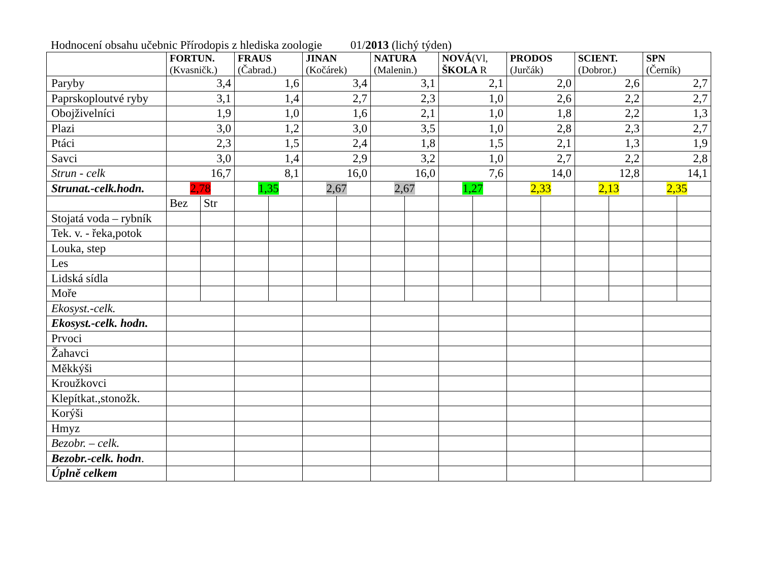Hodnocení obsahu učebnic Přírodopis z hlediska zoologie 01/2013 (lichý týden)
| | FORTUN. (Kvasničk.) | | FRAUS (Čabrad.) | | JINAN (Kočárek) | | NATURA (Malenin.) | | NOVÁ (Vl, ŠKOLA R | | PRODOS (Jurčák) | | SCIENT. (Dobror.) | | SPN (Černík) | |
| --- | --- | --- | --- | --- | --- | --- | --- | --- | --- | --- | --- | --- | --- | --- | --- | --- |
| Paryby | 3,4 | | 1,6 | | 3,4 | | 3,1 | | 2,1 | | 2,0 | | 2,6 | | 2,7 | |
| Paprskoploutvé ryby | 3,1 | | 1,4 | | 2,7 | | 2,3 | | 1,0 | | 2,6 | | 2,2 | | 2,7 | |
| Obojživelníci | 1,9 | | 1,0 | | 1,6 | | 2,1 | | 1,0 | | 1,8 | | 2,2 | | 1,3 | |
| Plazi | 3,0 | | 1,2 | | 3,0 | | 3,5 | | 1,0 | | 2,8 | | 2,3 | | 2,7 | |
| Ptáci | 2,3 | | 1,5 | | 2,4 | | 1,8 | | 1,5 | | 2,1 | | 1,3 | | 1,9 | |
| Savci | 3,0 | | 1,4 | | 2,9 | | 3,2 | | 1,0 | | 2,7 | | 2,2 | | 2,8 | |
| Strun - celk | 16,7 | | 8,1 | | 16,0 | | 16,0 | | 7,6 | | 14,0 | | 12,8 | | 14,1 | |
| Strunat.-celk.hodn. | 2,78 | | 1,35 | | 2,67 | | 2,67 | | 1,27 | | 2,33 | | 2,13 | | 2,35 | |
| | Bez | Str | | | | | | | | | | | | | | |
| Stojatá voda – rybník | | | | | | | | | | | | | | | | |
| Tek. v. - řeka,potok | | | | | | | | | | | | | | | | |
| Louka, step | | | | | | | | | | | | | | | | |
| Les | | | | | | | | | | | | | | | | |
| Lidská sídla | | | | | | | | | | | | | | | | |
| Moře | | | | | | | | | | | | | | | | |
| Ekosyst.-celk. | | | | | | | | | | | | | | | | |
| Ekosyst.-celk. hodn. | | | | | | | | | | | | | | | | |
| Prvoci | | | | | | | | | | | | | | | | |
| Žahavci | | | | | | | | | | | | | | | | |
| Měkkýši | | | | | | | | | | | | | | | | |
| Kroužkovci | | | | | | | | | | | | | | | | |
| Klepítkat.,stonožk. | | | | | | | | | | | | | | | | |
| Korýši | | | | | | | | | | | | | | | | |
| Hmyz | | | | | | | | | | | | | | | | |
| Bezobr. – celk. | | | | | | | | | | | | | | | | |
| Bezobr.-celk. hodn . | | | | | | | | | | | | | | | | |
| Úplně celkem | | | | | | | | | | | | | | | | |